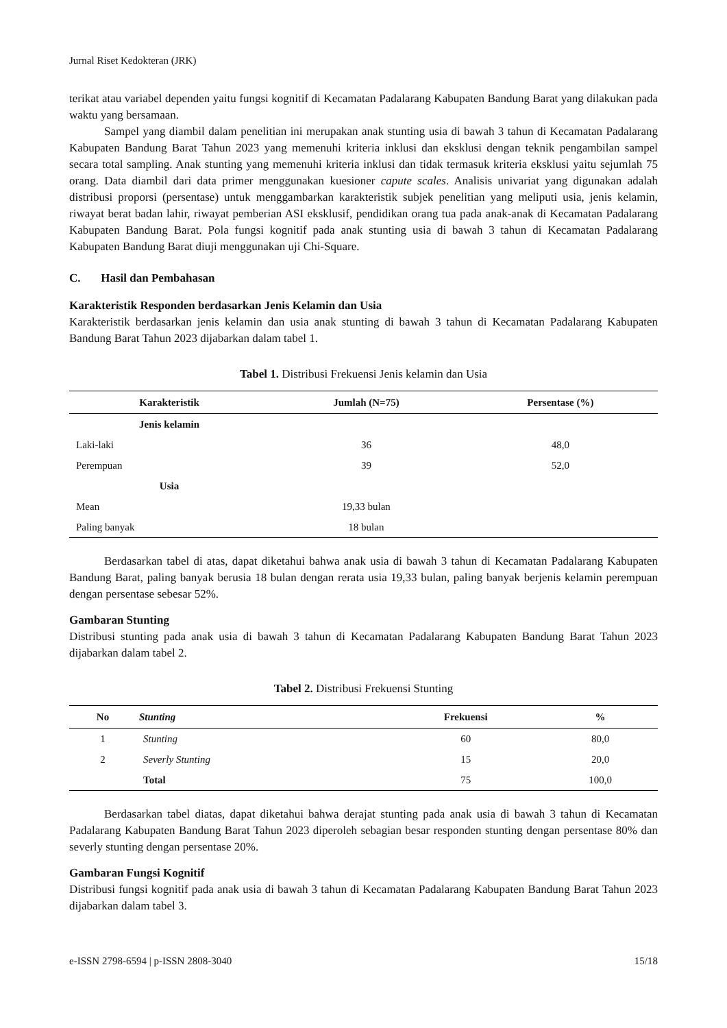Jurnal Riset Kedokteran (JRK)
terikat atau variabel dependen yaitu fungsi kognitif di Kecamatan Padalarang Kabupaten Bandung Barat yang dilakukan pada waktu yang bersamaan.
Sampel yang diambil dalam penelitian ini merupakan anak stunting usia di bawah 3 tahun di Kecamatan Padalarang Kabupaten Bandung Barat Tahun 2023 yang memenuhi kriteria inklusi dan eksklusi dengan teknik pengambilan sampel secara total sampling. Anak stunting yang memenuhi kriteria inklusi dan tidak termasuk kriteria eksklusi yaitu sejumlah 75 orang. Data diambil dari data primer menggunakan kuesioner capute scales. Analisis univariat yang digunakan adalah distribusi proporsi (persentase) untuk menggambarkan karakteristik subjek penelitian yang meliputi usia, jenis kelamin, riwayat berat badan lahir, riwayat pemberian ASI eksklusif, pendidikan orang tua pada anak-anak di Kecamatan Padalarang Kabupaten Bandung Barat. Pola fungsi kognitif pada anak stunting usia di bawah 3 tahun di Kecamatan Padalarang Kabupaten Bandung Barat diuji menggunakan uji Chi-Square.
C. Hasil dan Pembahasan
Karakteristik Responden berdasarkan Jenis Kelamin dan Usia
Karakteristik berdasarkan jenis kelamin dan usia anak stunting di bawah 3 tahun di Kecamatan Padalarang Kabupaten Bandung Barat Tahun 2023 dijabarkan dalam tabel 1.
Tabel 1. Distribusi Frekuensi Jenis kelamin dan Usia
| Karakteristik | Jumlah (N=75) | Persentase (%) |
| --- | --- | --- |
| Jenis kelamin | | |
| Laki-laki | 36 | 48,0 |
| Perempuan | 39 | 52,0 |
| Usia | | |
| Mean | 19,33 bulan | |
| Paling banyak | 18 bulan | |
Berdasarkan tabel di atas, dapat diketahui bahwa anak usia di bawah 3 tahun di Kecamatan Padalarang Kabupaten Bandung Barat, paling banyak berusia 18 bulan dengan rerata usia 19,33 bulan, paling banyak berjenis kelamin perempuan dengan persentase sebesar 52%.
Gambaran Stunting
Distribusi stunting pada anak usia di bawah 3 tahun di Kecamatan Padalarang Kabupaten Bandung Barat Tahun 2023 dijabarkan dalam tabel 2.
Tabel 2. Distribusi Frekuensi Stunting
| No | Stunting | Frekuensi | % |
| --- | --- | --- | --- |
| 1 | Stunting | 60 | 80,0 |
| 2 | Severly Stunting | 15 | 20,0 |
| | Total | 75 | 100,0 |
Berdasarkan tabel diatas, dapat diketahui bahwa derajat stunting pada anak usia di bawah 3 tahun di Kecamatan Padalarang Kabupaten Bandung Barat Tahun 2023 diperoleh sebagian besar responden stunting dengan persentase 80% dan severly stunting dengan persentase 20%.
Gambaran Fungsi Kognitif
Distribusi fungsi kognitif pada anak usia di bawah 3 tahun di Kecamatan Padalarang Kabupaten Bandung Barat Tahun 2023 dijabarkan dalam tabel 3.
e-ISSN 2798-6594 | p-ISSN 2808-3040 15/18